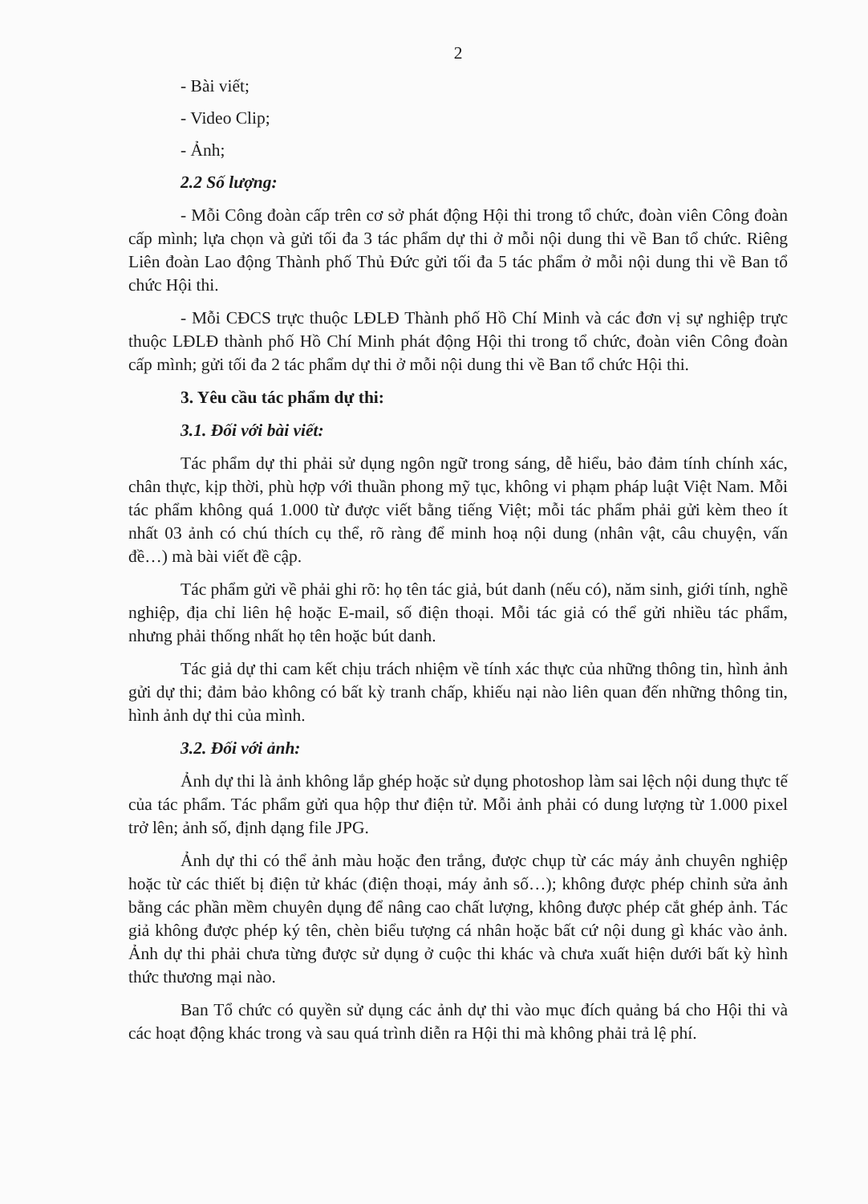2
- Bài viết;
- Video Clip;
- Ảnh;
2.2 Số lượng:
- Mỗi Công đoàn cấp trên cơ sở phát động Hội thi trong tổ chức, đoàn viên Công đoàn cấp mình; lựa chọn và gửi tối đa 3 tác phẩm dự thi ở mỗi nội dung thi về Ban tổ chức. Riêng Liên đoàn Lao động Thành phố Thủ Đức gửi tối đa 5 tác phẩm ở mỗi nội dung thi về Ban tổ chức Hội thi.
- Mỗi CĐCS trực thuộc LĐLĐ Thành phố Hồ Chí Minh và các đơn vị sự nghiệp trực thuộc LĐLĐ thành phố Hồ Chí Minh phát động Hội thi trong tổ chức, đoàn viên Công đoàn cấp mình; gửi tối đa 2 tác phẩm dự thi ở mỗi nội dung thi về Ban tổ chức Hội thi.
3. Yêu cầu tác phẩm dự thi:
3.1. Đối với bài viết:
Tác phẩm dự thi phải sử dụng ngôn ngữ trong sáng, dễ hiểu, bảo đảm tính chính xác, chân thực, kịp thời, phù hợp với thuần phong mỹ tục, không vi phạm pháp luật Việt Nam. Mỗi tác phẩm không quá 1.000 từ được viết bằng tiếng Việt; mỗi tác phẩm phải gửi kèm theo ít nhất 03 ảnh có chú thích cụ thể, rõ ràng để minh hoạ nội dung (nhân vật, câu chuyện, vấn đề…) mà bài viết đề cập.
Tác phẩm gửi về phải ghi rõ: họ tên tác giả, bút danh (nếu có), năm sinh, giới tính, nghề nghiệp, địa chỉ liên hệ hoặc E-mail, số điện thoại. Mỗi tác giả có thể gửi nhiều tác phẩm, nhưng phải thống nhất họ tên hoặc bút danh.
Tác giả dự thi cam kết chịu trách nhiệm về tính xác thực của những thông tin, hình ảnh gửi dự thi; đảm bảo không có bất kỳ tranh chấp, khiếu nại nào liên quan đến những thông tin, hình ảnh dự thi của mình.
3.2. Đối với ảnh:
Ảnh dự thi là ảnh không lắp ghép hoặc sử dụng photoshop làm sai lệch nội dung thực tế của tác phẩm. Tác phẩm gửi qua hộp thư điện tử. Mỗi ảnh phải có dung lượng từ 1.000 pixel trở lên; ảnh số, định dạng file JPG.
Ảnh dự thi có thể ảnh màu hoặc đen trắng, được chụp từ các máy ảnh chuyên nghiệp hoặc từ các thiết bị điện tử khác (điện thoại, máy ảnh số…); không được phép chỉnh sửa ảnh bằng các phần mềm chuyên dụng để nâng cao chất lượng, không được phép cắt ghép ảnh. Tác giả không được phép ký tên, chèn biểu tượng cá nhân hoặc bất cứ nội dung gì khác vào ảnh. Ảnh dự thi phải chưa từng được sử dụng ở cuộc thi khác và chưa xuất hiện dưới bất kỳ hình thức thương mại nào.
Ban Tổ chức có quyền sử dụng các ảnh dự thi vào mục đích quảng bá cho Hội thi và các hoạt động khác trong và sau quá trình diễn ra Hội thi mà không phải trả lệ phí.